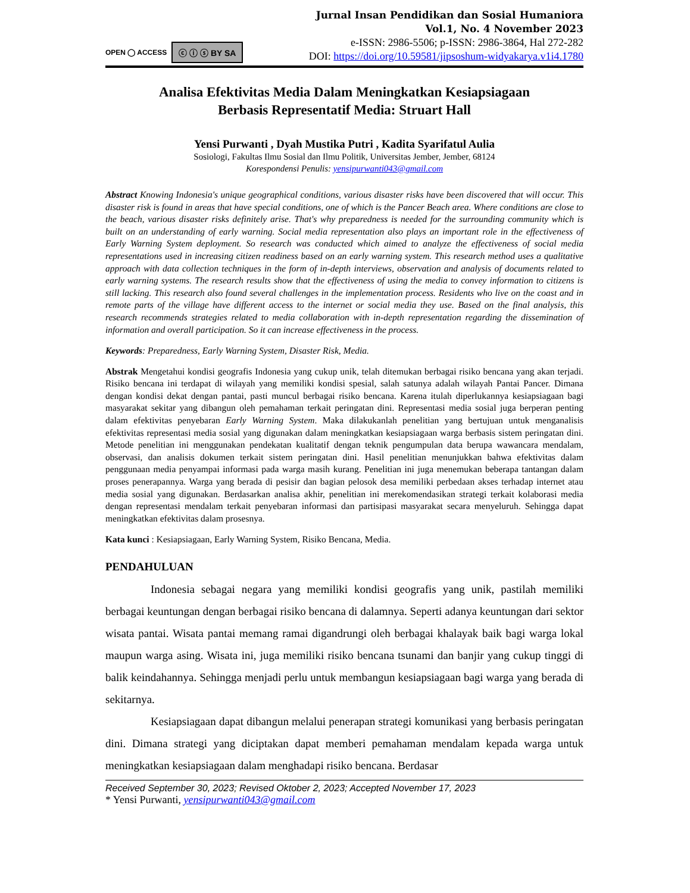OPEN ◯ ACCESS ⓒ ⓘ ⓢ BY SA
Jurnal Insan Pendidikan dan Sosial Humaniora
Vol.1, No. 4 November 2023
e-ISSN: 2986-5506; p-ISSN: 2986-3864, Hal 272-282
DOI: https://doi.org/10.59581/jipsoshum-widyakarya.v1i4.1780
Analisa Efektivitas Media Dalam Meningkatkan Kesiapsiagaan
Berbasis Representatif Media: Struart Hall
Yensi Purwanti , Dyah Mustika Putri , Kadita Syarifatul Aulia
Sosiologi, Fakultas Ilmu Sosial dan Ilmu Politik, Universitas Jember, Jember, 68124
Korespondensi Penulis: yensipurwanti043@gmail.com
Abstract Knowing Indonesia's unique geographical conditions, various disaster risks have been discovered that will occur. This disaster risk is found in areas that have special conditions, one of which is the Pancer Beach area. Where conditions are close to the beach, various disaster risks definitely arise. That's why preparedness is needed for the surrounding community which is built on an understanding of early warning. Social media representation also plays an important role in the effectiveness of Early Warning System deployment. So research was conducted which aimed to analyze the effectiveness of social media representations used in increasing citizen readiness based on an early warning system. This research method uses a qualitative approach with data collection techniques in the form of in-depth interviews, observation and analysis of documents related to early warning systems. The research results show that the effectiveness of using the media to convey information to citizens is still lacking. This research also found several challenges in the implementation process. Residents who live on the coast and in remote parts of the village have different access to the internet or social media they use. Based on the final analysis, this research recommends strategies related to media collaboration with in-depth representation regarding the dissemination of information and overall participation. So it can increase effectiveness in the process.
Keywords: Preparedness, Early Warning System, Disaster Risk, Media.
Abstrak Mengetahui kondisi geografis Indonesia yang cukup unik, telah ditemukan berbagai risiko bencana yang akan terjadi. Risiko bencana ini terdapat di wilayah yang memiliki kondisi spesial, salah satunya adalah wilayah Pantai Pancer. Dimana dengan kondisi dekat dengan pantai, pasti muncul berbagai risiko bencana. Karena itulah diperlukannya kesiapsiagaan bagi masyarakat sekitar yang dibangun oleh pemahaman terkait peringatan dini. Representasi media sosial juga berperan penting dalam efektivitas penyebaran Early Warning System. Maka dilakukanlah penelitian yang bertujuan untuk menganalisis efektivitas representasi media sosial yang digunakan dalam meningkatkan kesiapsiagaan warga berbasis sistem peringatan dini. Metode penelitian ini menggunakan pendekatan kualitatif dengan teknik pengumpulan data berupa wawancara mendalam, observasi, dan analisis dokumen terkait sistem peringatan dini. Hasil penelitian menunjukkan bahwa efektivitas dalam penggunaan media penyampai informasi pada warga masih kurang. Penelitian ini juga menemukan beberapa tantangan dalam proses penerapannya. Warga yang berada di pesisir dan bagian pelosok desa memiliki perbedaan akses terhadap internet atau media sosial yang digunakan. Berdasarkan analisa akhir, penelitian ini merekomendasikan strategi terkait kolaborasi media dengan representasi mendalam terkait penyebaran informasi dan partisipasi masyarakat secara menyeluruh. Sehingga dapat meningkatkan efektivitas dalam prosesnya.
Kata kunci : Kesiapsiagaan, Early Warning System, Risiko Bencana, Media.
PENDAHULUAN
Indonesia sebagai negara yang memiliki kondisi geografis yang unik, pastilah memiliki berbagai keuntungan dengan berbagai risiko bencana di dalamnya. Seperti adanya keuntungan dari sektor wisata pantai. Wisata pantai memang ramai digandrungi oleh berbagai khalayak baik bagi warga lokal maupun warga asing. Wisata ini, juga memiliki risiko bencana tsunami dan banjir yang cukup tinggi di balik keindahannya. Sehingga menjadi perlu untuk membangun kesiapsiagaan bagi warga yang berada di sekitarnya.
Kesiapsiagaan dapat dibangun melalui penerapan strategi komunikasi yang berbasis peringatan dini. Dimana strategi yang diciptakan dapat memberi pemahaman mendalam kepada warga untuk meningkatkan kesiapsiagaan dalam menghadapi risiko bencana. Berdasar
Received September 30, 2023; Revised Oktober 2, 2023; Accepted November 17, 2023
* Yensi Purwanti, yensipurwanti043@gmail.com